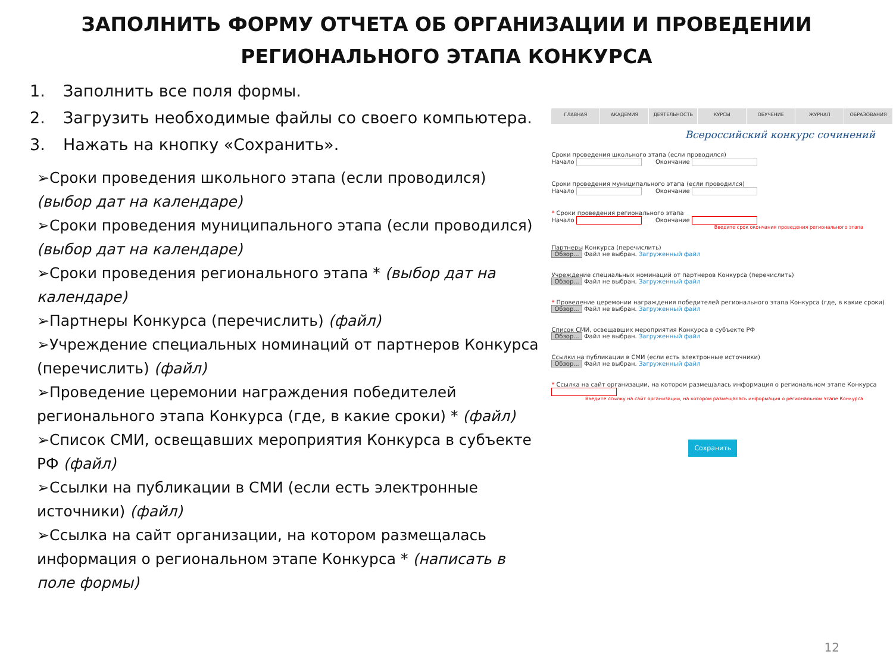ЗАПОЛНИТЬ ФОРМУ ОТЧЕТА ОБ ОРГАНИЗАЦИИ И ПРОВЕДЕНИИ
РЕГИОНАЛЬНОГО ЭТАПА КОНКУРСА
1. Заполнить все поля формы.
2. Загрузить необходимые файлы со своего компьютера.
3. Нажать на кнопку «Сохранить».
➢Сроки проведения школьного этапа (если проводился) (выбор дат на календаре)
➢Сроки проведения муниципального этапа (если проводился) (выбор дат на календаре)
➢Сроки проведения регионального этапа * (выбор дат на календаре)
➢Партнеры Конкурса (перечислить) (файл)
➢Учреждение специальных номинаций от партнеров Конкурса (перечислить) (файл)
➢Проведение церемонии награждения победителей регионального этапа Конкурса (где, в какие сроки) * (файл)
➢Список СМИ, освещавших мероприятия Конкурса в субъекте РФ (файл)
➢Ссылки на публикации в СМИ (если есть электронные источники) (файл)
➢Ссылка на сайт организации, на котором размещалась информация о региональном этапе Конкурса * (написать в поле формы)
ГЛАВНАЯ АКАДЕМИЯ ДЕЯТЕЛЬНОСТЬ КУРСЫ ОБУЧЕНИЕ ЖУРНАЛ ОБРАЗОВАНИЯ
Всероссийский конкурс сочинений
Сроки проведения школьного этапа (если проводился)
Начало Окончание
Сроки проведения муниципального этапа (если проводился)
Начало Окончание
* Сроки проведения регионального этапа
Начало Окончание
Введите срок окончания проведения регионального этапа
Партнеры Конкурса (перечислить)
Обзор... Файл не выбран. Загруженный файл
Учреждение специальных номинаций от партнеров Конкурса (перечислить)
Обзор... Файл не выбран. Загруженный файл
* Проведение церемонии награждения победителей регионального этапа Конкурса (где, в какие сроки)
Обзор... Файл не выбран. Загруженный файл
Список СМИ, освещавших мероприятия Конкурса в субъекте РФ
Обзор... Файл не выбран. Загруженный файл
Ссылки на публикации в СМИ (если есть электронные источники)
Обзор... Файл не выбран. Загруженный файл
* Ссылка на сайт организации, на котором размещалась информация о региональном этапе Конкурса
Введите ссылку на сайт организации, на котором размещалась информация о региональном этапе Конкурса
Сохранить
12